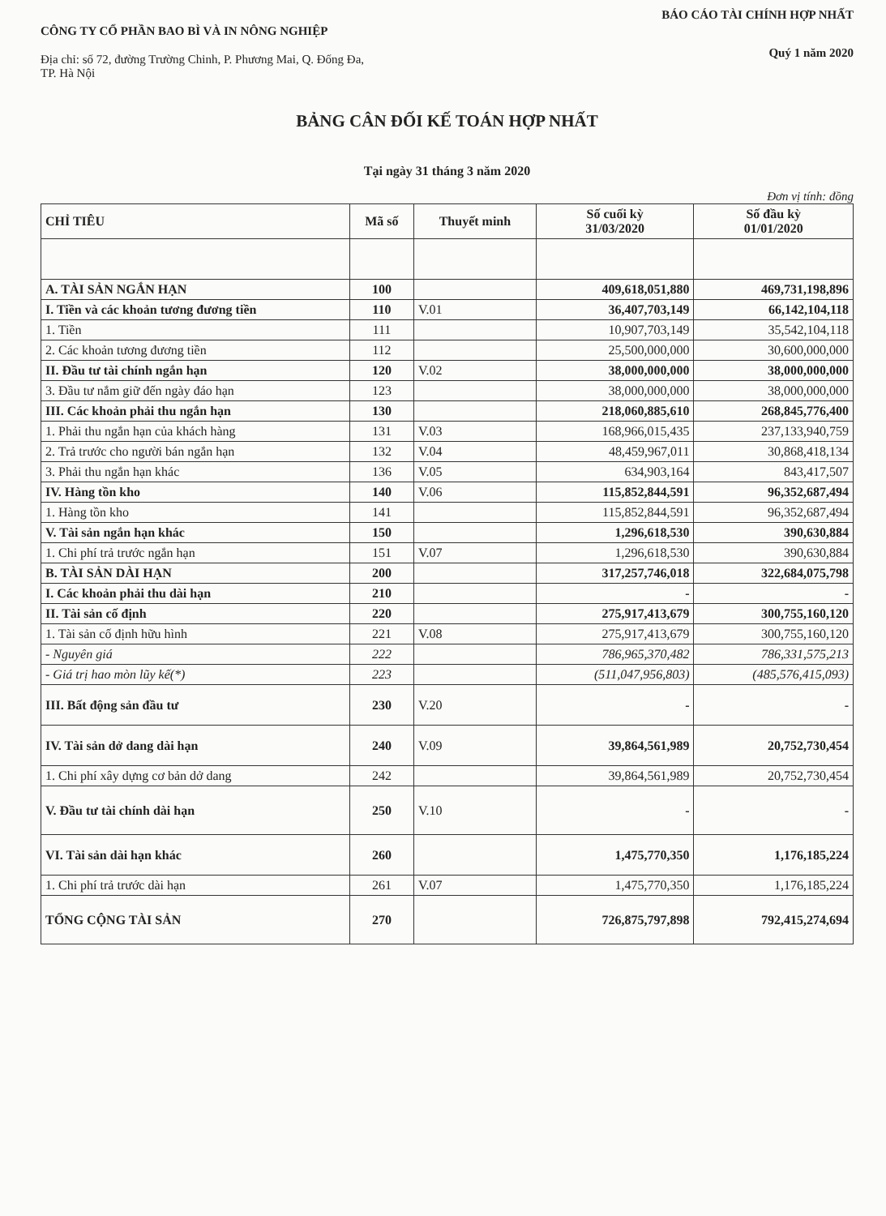CÔNG TY CỔ PHẦN BAO BÌ VÀ IN NÔNG NGHIỆP
Địa chỉ: số 72, đường Trường Chinh, P. Phương Mai, Q. Đống Đa, TP. Hà Nội
BÁO CÁO TÀI CHÍNH HỢP NHẤT
Quý 1 năm 2020
BẢNG CÂN ĐỐI KẾ TOÁN HỢP NHẤT
Tại ngày 31 tháng 3 năm 2020
Đơn vị tính: đồng
| CHỈ TIÊU | Mã số | Thuyết minh | Số cuối kỳ 31/03/2020 | Số đầu kỳ 01/01/2020 |
| --- | --- | --- | --- | --- |
| A. TÀI SẢN NGẮN HẠN | 100 | | 409,618,051,880 | 469,731,198,896 |
| I. Tiền và các khoản tương đương tiền | 110 | V.01 | 36,407,703,149 | 66,142,104,118 |
| 1. Tiền | 111 | | 10,907,703,149 | 35,542,104,118 |
| 2. Các khoản tương đương tiền | 112 | | 25,500,000,000 | 30,600,000,000 |
| II. Đầu tư tài chính ngắn hạn | 120 | V.02 | 38,000,000,000 | 38,000,000,000 |
| 3. Đầu tư nắm giữ đến ngày đáo hạn | 123 | | 38,000,000,000 | 38,000,000,000 |
| III. Các khoản phải thu ngắn hạn | 130 | | 218,060,885,610 | 268,845,776,400 |
| 1. Phải thu ngắn hạn của khách hàng | 131 | V.03 | 168,966,015,435 | 237,133,940,759 |
| 2. Trả trước cho người bán ngắn hạn | 132 | V.04 | 48,459,967,011 | 30,868,418,134 |
| 3. Phải thu ngắn hạn khác | 136 | V.05 | 634,903,164 | 843,417,507 |
| IV. Hàng tồn kho | 140 | V.06 | 115,852,844,591 | 96,352,687,494 |
| 1. Hàng tồn kho | 141 | | 115,852,844,591 | 96,352,687,494 |
| V. Tài sản ngắn hạn khác | 150 | | 1,296,618,530 | 390,630,884 |
| 1. Chi phí trả trước ngắn hạn | 151 | V.07 | 1,296,618,530 | 390,630,884 |
| B. TÀI SẢN DÀI HẠN | 200 | | 317,257,746,018 | 322,684,075,798 |
| I. Các khoản phải thu dài hạn | 210 | | - | - |
| II. Tài sản cố định | 220 | | 275,917,413,679 | 300,755,160,120 |
| 1. Tài sản cố định hữu hình | 221 | V.08 | 275,917,413,679 | 300,755,160,120 |
| - Nguyên giá | 222 | | 786,965,370,482 | 786,331,575,213 |
| - Giá trị hao mòn lũy kế(*) | 223 | | (511,047,956,803) | (485,576,415,093) |
| III. Bất động sản đầu tư | 230 | V.20 | - | - |
| IV. Tài sản dở dang dài hạn | 240 | V.09 | 39,864,561,989 | 20,752,730,454 |
| 1. Chi phí xây dựng cơ bản dở dang | 242 | | 39,864,561,989 | 20,752,730,454 |
| V. Đầu tư tài chính dài hạn | 250 | V.10 | - | - |
| VI. Tài sản dài hạn khác | 260 | | 1,475,770,350 | 1,176,185,224 |
| 1. Chi phí trả trước dài hạn | 261 | V.07 | 1,475,770,350 | 1,176,185,224 |
| TỔNG CỘNG TÀI SẢN | 270 | | 726,875,797,898 | 792,415,274,694 |